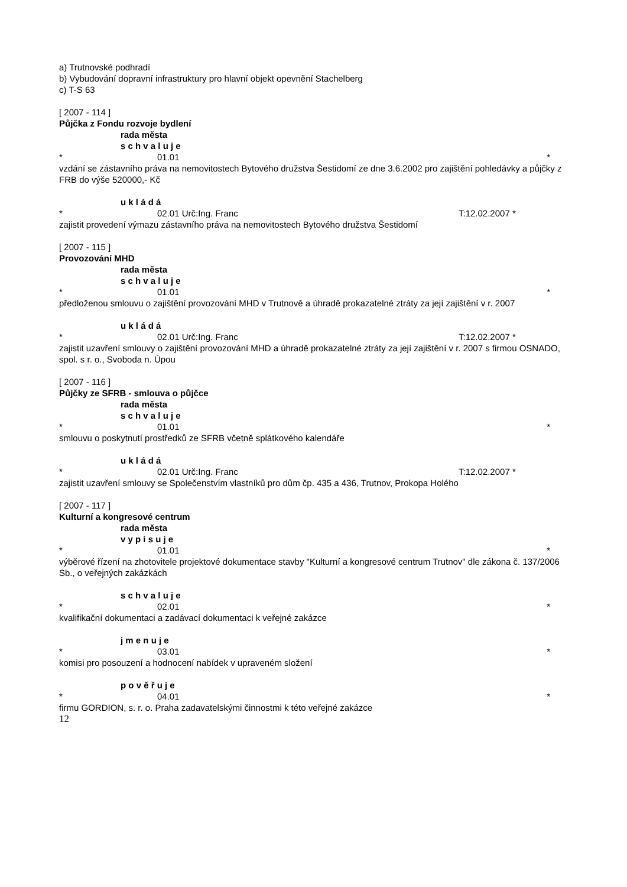a) Trutnovské podhradí
b) Vybudování dopravní infrastruktury pro hlavní objekt opevnění Stachelberg
c) T-S 63
[ 2007 - 114 ]
Půjčka z Fondu rozvoje bydlení
rada města
s c h v a l u j e
* 01.01 *
vzdání se zástavního práva na nemovitostech Bytového družstva Šestidomí ze dne 3.6.2002 pro zajištění pohledávky a půjčky z FRB do výše 520000,- Kč
u k l á d á
* 02.01 Urč:Ing. Franc T:12.02.2007 *
zajistit provedení výmazu zástavního práva na nemovitostech Bytového družstva Šestidomí
[ 2007 - 115 ]
Provozování MHD
rada města
s c h v a l u j e
* 01.01 *
předloženou smlouvu o zajištění provozování MHD v Trutnově a úhradě prokazatelné ztráty za její zajištění v r. 2007
u k l á d á
* 02.01 Urč:Ing. Franc T:12.02.2007 *
zajistit uzavření smlouvy o zajištění provozování MHD a úhradě prokazatelné ztráty za její zajištění v r. 2007 s firmou OSNADO, spol. s r. o., Svoboda n. Úpou
[ 2007 - 116 ]
Půjčky ze SFRB - smlouva o půjčce
rada města
s c h v a l u j e
* 01.01 *
smlouvu o poskytnutí prostředků ze SFRB včetně splátkového kalendáře
u k l á d á
* 02.01 Urč:Ing. Franc T:12.02.2007 *
zajistit uzavření smlouvy se Společenstvím vlastníků pro dům čp. 435 a 436, Trutnov, Prokopa Holého
[ 2007 - 117 ]
Kulturní a kongresové centrum
rada města
v y p i s u j e
* 01.01 *
výběrové řízení na zhotovitele projektové dokumentace stavby "Kulturní a kongresové centrum Trutnov" dle zákona č. 137/2006 Sb., o veřejných zakázkách
s c h v a l u j e
* 02.01 *
kvalifikační dokumentaci a zadávací dokumentaci k veřejné zakázce
j m e n u j e
* 03.01 *
komisi pro posouzení a hodnocení nabídek v upraveném složení
p o v ě ř u j e
* 04.01 *
firmu GORDION, s. r. o. Praha zadavatelskými činnostmi k této veřejné zakázce
12